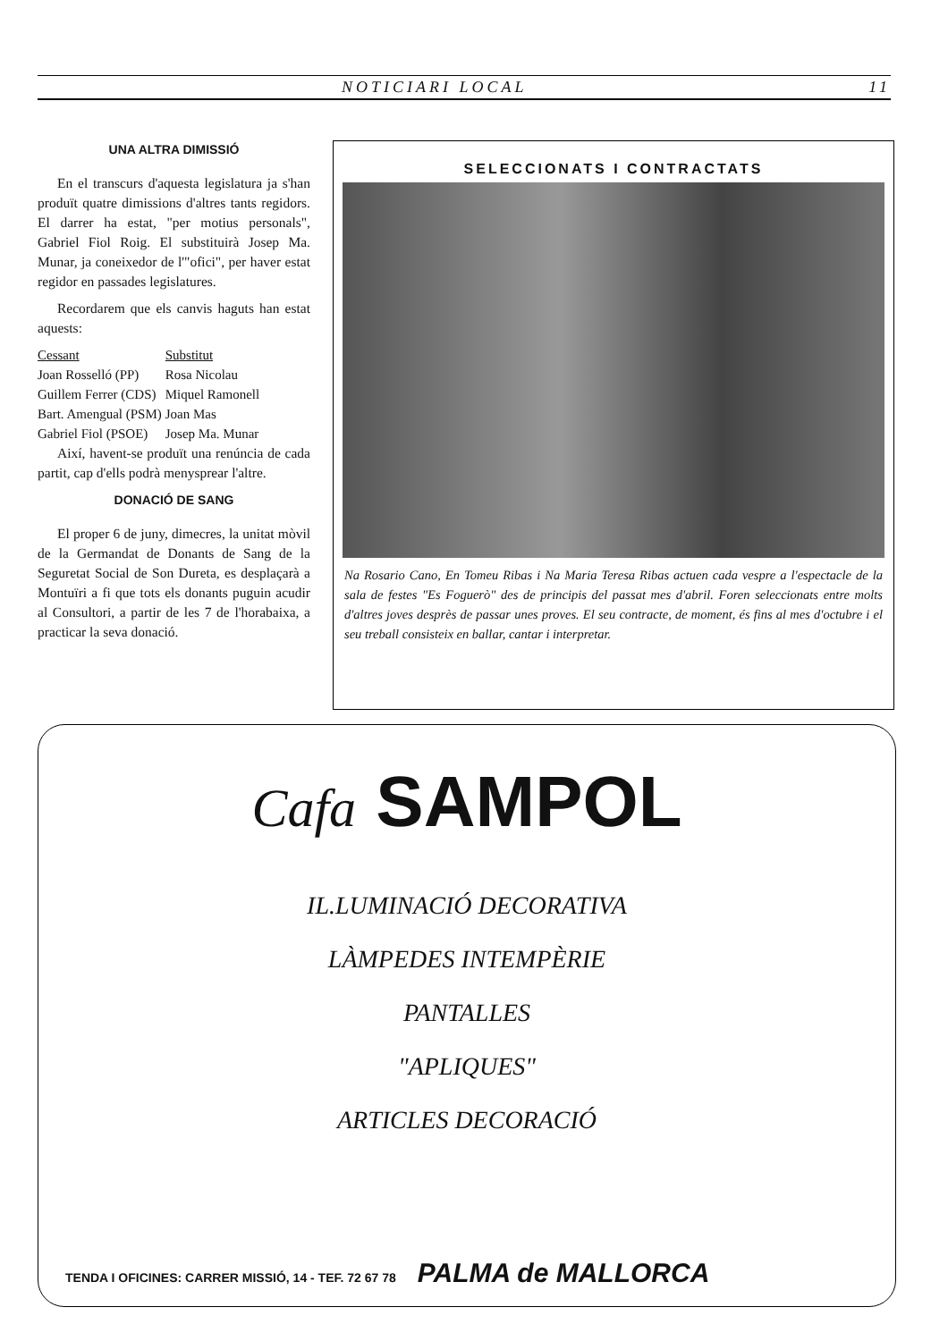NOTICIARI LOCAL 11
UNA ALTRA DIMISSIÓ
En el transcurs d'aquesta legislatura ja s'han produït quatre dimissions d'altres tants regidors. El darrer ha estat, "per motius personals", Gabriel Fiol Roig. El substituirà Josep Ma. Munar, ja coneixedor de l'"ofici", per haver estat regidor en passades legislatures.
Recordarem que els canvis haguts han estat aquests:
| Cessant | Substitut |
| --- | --- |
| Joan Rosselló (PP) | Rosa Nicolau |
| Guillem Ferrer (CDS) | Miquel Ramonell |
| Bart. Amengual (PSM) | Joan Mas |
| Gabriel Fiol (PSOE) | Josep Ma. Munar |
Així, havent-se produït una renúncia de cada partit, cap d'ells podrà menysprear l'altre.
DONACIÓ DE SANG
El proper 6 de juny, dimecres, la unitat mòvil de la Germandat de Donants de Sang de la Seguretat Social de Son Dureta, es desplaçarà a Montuïri a fi que tots els donants puguin acudir al Consultori, a partir de les 7 de l'horabaixa, a practicar la seva donació.
SELECCIONATS I CONTRACTATS
Na Rosario Cano, En Tomeu Ribas i Na Maria Teresa Ribas actuen cada vespre a l'espectacle de la sala de festes "Es Foguerò" des de principis del passat mes d'abril. Foren seleccionats entre molts d'altres joves desprès de passar unes proves. El seu contracte, de moment, és fins al mes d'octubre i el seu treball consisteix en ballar, cantar i interpretar.
Cafa SAMPOL
IL.LUMINACIÓ DECORATIVA
LÀMPEDES INTEMPÈRIE
PANTALLES
"APLIQUES"
ARTICLES DECORACIÓ
TENDA I OFICINES: CARRER MISSIÓ, 14 - TEF. 72 67 78 PALMA de MALLORCA